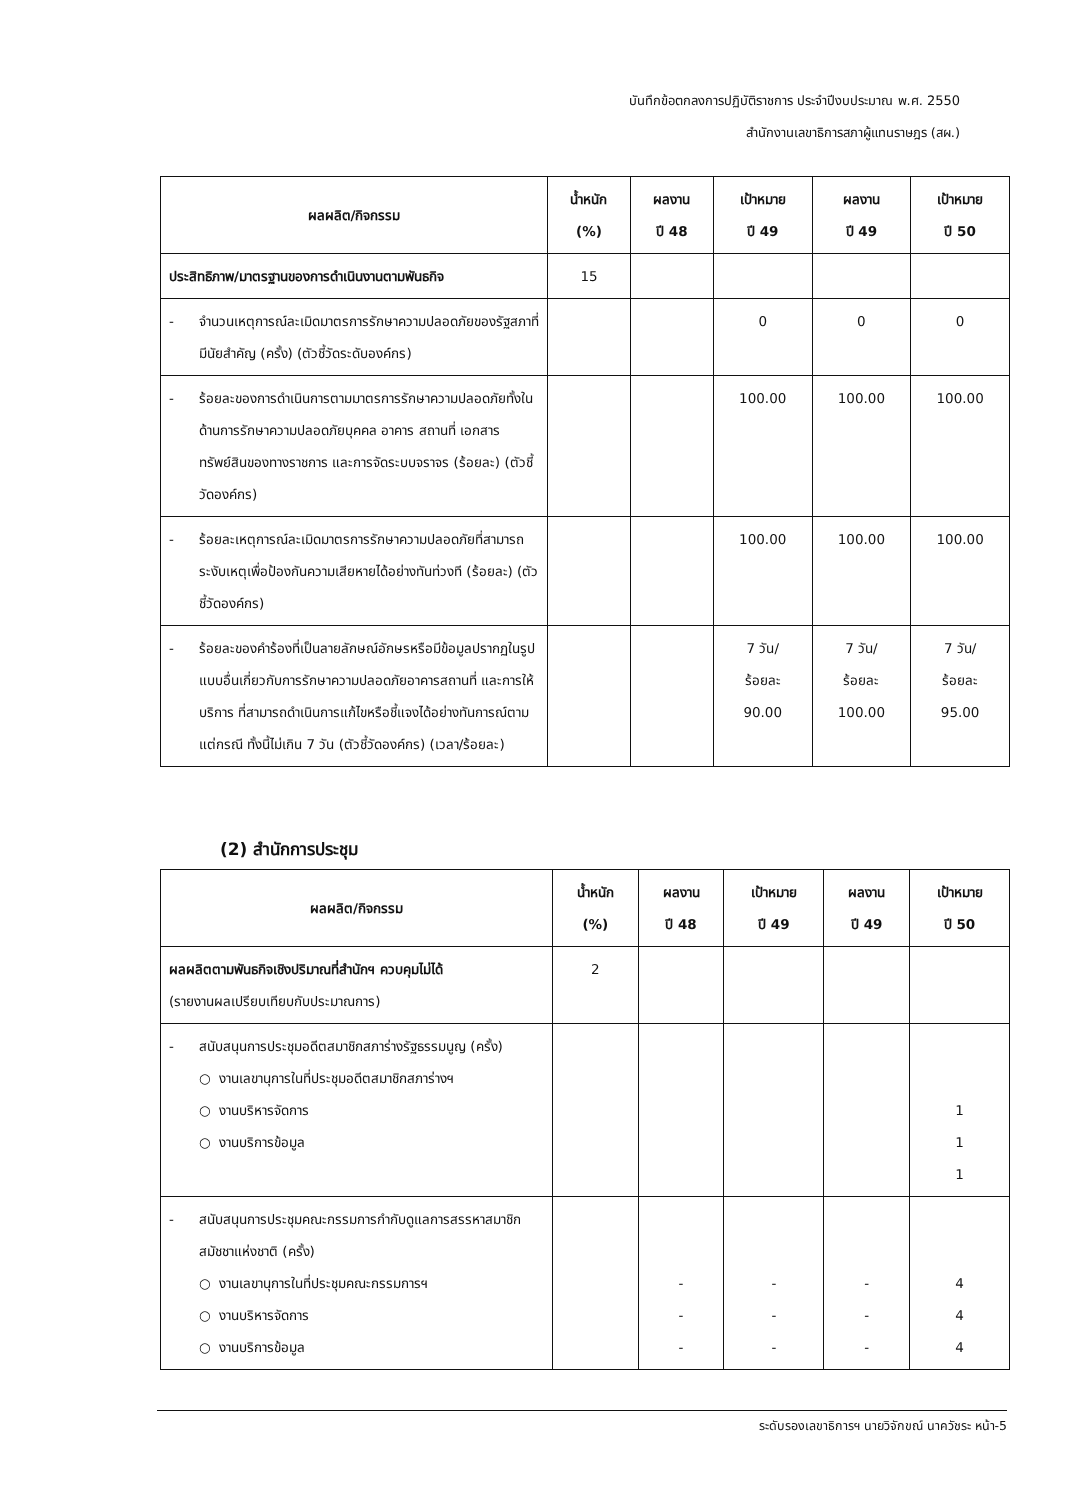บันทึกข้อตกลงการปฏิบัติราชการ ประจำปีงบประมาณ พ.ศ. 2550
สำนักงานเลขาธิการสภาผู้แทนราษฎร (สผ.)
| ผลผลิต/กิจกรรม | น้ำหนัก (%) | ผลงาน ปี 48 | เป้าหมาย ปี 49 | ผลงาน ปี 49 | เป้าหมาย ปี 50 |
| --- | --- | --- | --- | --- | --- |
| ประสิทธิภาพ/มาตรฐานของการดำเนินงานตามพันธกิจ | 15 | | | | |
| - จำนวนเหตุการณ์ละเมิดมาตรการรักษาความปลอดภัยของรัฐสภาที่มีนัยสำคัญ (ครั้ง) (ตัวชี้วัดระดับองค์กร) | | | 0 | 0 | 0 |
| - ร้อยละของการดำเนินการตามมาตรการรักษาความปลอดภัยทั้งในด้านการรักษาความปลอดภัยบุคคล อาคาร สถานที่ เอกสาร ทรัพย์สินของทางราชการ และการจัดระบบจราจร (ร้อยละ) (ตัวชี้วัดองค์กร) | | | 100.00 | 100.00 | 100.00 |
| - ร้อยละเหตุการณ์ละเมิดมาตรการรักษาความปลอดภัยที่สามารถระงับเหตุเพื่อป้องกันความเสียหายได้อย่างทันท่วงที (ร้อยละ) (ตัวชี้วัดองค์กร) | | | 100.00 | 100.00 | 100.00 |
| - ร้อยละของคำร้องที่เป็นลายลักษณ์อักษรหรือมีข้อมูลปรากฏในรูปแบบอื่นเกี่ยวกับการรักษาความปลอดภัยอาคารสถานที่ และการให้บริการ ที่สามารถดำเนินการแก้ไขหรือชี้แจงได้อย่างทันการณ์ตามแต่กรณี ทั้งนี้ไม่เกิน 7 วัน (ตัวชี้วัดองค์กร) (เวลา/ร้อยละ) | | | 7 วัน/ ร้อยละ 90.00 | 7 วัน/ ร้อยละ 100.00 | 7 วัน/ ร้อยละ 95.00 |
(2) สำนักการประชุม
| ผลผลิต/กิจกรรม | น้ำหนัก (%) | ผลงาน ปี 48 | เป้าหมาย ปี 49 | ผลงาน ปี 49 | เป้าหมาย ปี 50 |
| --- | --- | --- | --- | --- | --- |
| ผลผลิตตามพันธกิจเชิงปริมาณที่สำนักฯ ควบคุมไม่ได้ (รายงานผลเปรียบเทียบกับประมาณการ) | 2 | | | | |
| - สนับสนุนการประชุมอดีตสมาชิกสภาร่างรัฐธรรมนูญ (ครั้ง) ○ งานเลขานุการในที่ประชุมอดีตสมาชิกสภาร่างฯ ○ งานบริหารจัดการ ○ งานบริการข้อมูล | | | | | 1 1 1 |
| - สนับสนุนการประชุมคณะกรรมการกำกับดูแลการสรรหาสมาชิกสมัชชาแห่งชาติ (ครั้ง) ○ งานเลขานุการในที่ประชุมคณะกรรมการฯ ○ งานบริหารจัดการ ○ งานบริการข้อมูล | | - - - | - - - | - - - | 4 4 4 |
ระดับรองเลขาธิการฯ นายวิจักขณ์ นาควัชระ หน้า-5